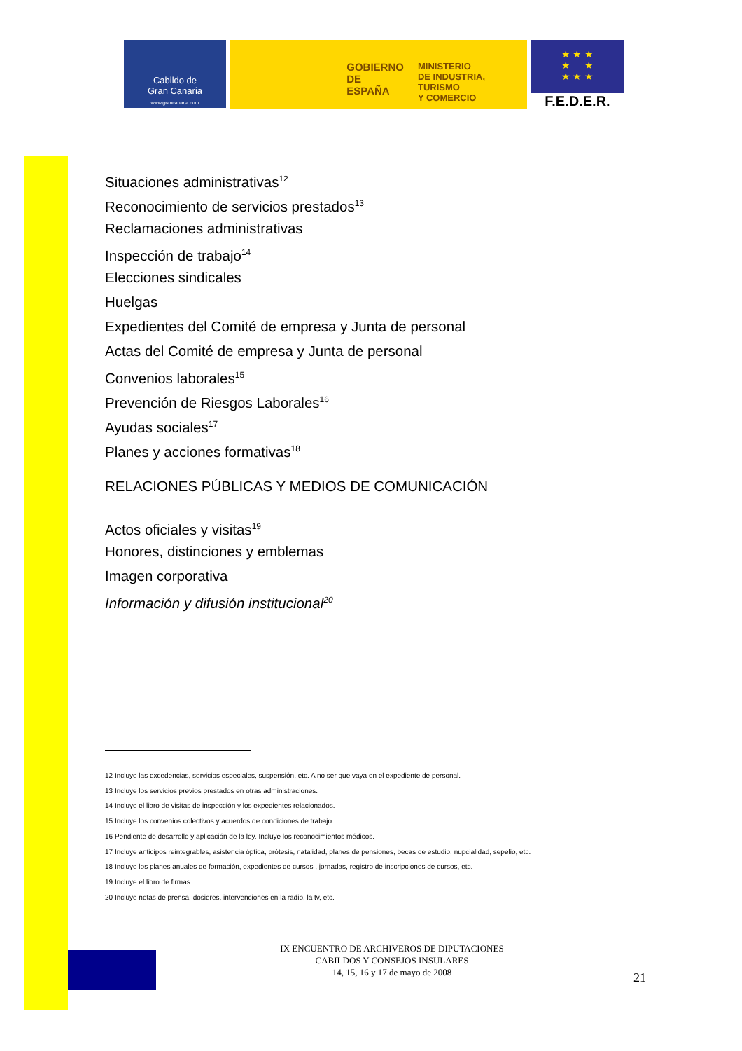Cabildo de
Gran Canaria
www.grancanaria.com
GOBIERNO
DE ESPAÑA
MINISTERIO
DE INDUSTRIA, TURISMO
Y COMERCIO
★ ★ ★
★ ★
★ ★ ★
F.E.D.E.R.
Situaciones administrativas<sup>12</sup>
Reconocimiento de servicios prestados<sup>13</sup>
Reclamaciones administrativas
Inspección de trabajo<sup>14</sup>
Elecciones sindicales
Huelgas
Expedientes del Comité de empresa y Junta de personal
Actas del Comité de empresa y Junta de personal
Convenios laborales<sup>15</sup>
Prevención de Riesgos Laborales<sup>16</sup>
Ayudas sociales<sup>17</sup>
Planes y acciones formativas<sup>18</sup>
RELACIONES PÚBLICAS Y MEDIOS DE COMUNICACIÓN
Actos oficiales y visitas<sup>19</sup>
Honores, distinciones y emblemas
Imagen corporativa
Información y difusión institucional<sup>20</sup>
12 Incluye las excedencias, servicios especiales, suspensión, etc. A no ser que vaya en el expediente de personal.
13 Incluye los servicios previos prestados en otras administraciones.
14 Incluye el libro de visitas de inspección y los expedientes relacionados.
15 Incluye los convenios colectivos y acuerdos de condiciones de trabajo.
16 Pendiente de desarrollo y aplicación de la ley. Incluye los reconocimientos médicos.
17 Incluye anticipos reintegrables, asistencia óptica, prótesis, natalidad, planes de pensiones, becas de estudio, nupcialidad, sepelio, etc.
18 Incluye los planes anuales de formación, expedientes de cursos , jornadas, registro de inscripciones de cursos, etc.
19 Incluye el libro de firmas.
20 Incluye notas de prensa, dosieres, intervenciones en la radio, la tv, etc.
IX ENCUENTRO DE ARCHIVEROS DE DIPUTACIONES
CABILDOS Y CONSEJOS INSULARES
14, 15, 16 y 17 de mayo de 2008
21